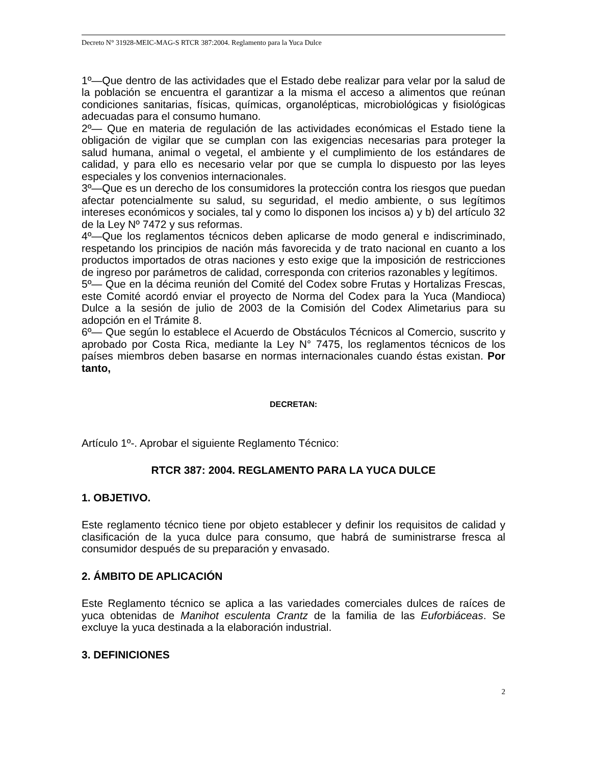Decreto N° 31928-MEIC-MAG-S RTCR 387:2004. Reglamento para la Yuca Dulce
1º—Que dentro de las actividades que el Estado debe realizar para velar por la salud de la población se encuentra el garantizar a la misma el acceso a alimentos que reúnan condiciones sanitarias, físicas, químicas, organolépticas, microbiológicas y fisiológicas adecuadas para el consumo humano.
2º— Que en materia de regulación de las actividades económicas el Estado tiene la obligación de vigilar que se cumplan con las exigencias necesarias para proteger la salud humana, animal o vegetal, el ambiente y el cumplimiento de los estándares de calidad, y para ello es necesario velar por que se cumpla lo dispuesto por las leyes especiales y los convenios internacionales.
3º—Que es un derecho de los consumidores la protección contra los riesgos que puedan afectar potencialmente su salud, su seguridad, el medio ambiente, o sus legítimos intereses económicos y sociales, tal y como lo disponen los incisos a) y b) del artículo 32 de la Ley Nº 7472 y sus reformas.
4º—Que los reglamentos técnicos deben aplicarse de modo general e indiscriminado, respetando los principios de nación más favorecida y de trato nacional en cuanto a los productos importados de otras naciones y esto exige que la imposición de restricciones de ingreso por parámetros de calidad, corresponda con criterios razonables y legítimos.
5º— Que en la décima reunión del Comité del Codex sobre Frutas y Hortalizas Frescas, este Comité acordó enviar el proyecto de Norma del Codex para la Yuca (Mandioca) Dulce a la sesión de julio de 2003 de la Comisión del Codex Alimetarius para su adopción en el Trámite 8.
6º— Que según lo establece el Acuerdo de Obstáculos Técnicos al Comercio, suscrito y aprobado por Costa Rica, mediante la Ley N° 7475, los reglamentos técnicos de los países miembros deben basarse en normas internacionales cuando éstas existan. Por tanto,
DECRETAN:
Artículo 1º-. Aprobar el siguiente Reglamento Técnico:
RTCR 387: 2004. REGLAMENTO PARA LA YUCA DULCE
1. OBJETIVO.
Este reglamento técnico tiene por objeto establecer y definir los requisitos de calidad y clasificación de la yuca dulce para consumo, que habrá de suministrarse fresca al consumidor después de su preparación y envasado.
2. ÁMBITO DE APLICACIÓN
Este Reglamento técnico se aplica a las variedades comerciales dulces de raíces de yuca obtenidas de Manihot esculenta Crantz de la familia de las Euforbiáceas. Se excluye la yuca destinada a la elaboración industrial.
3. DEFINICIONES
2